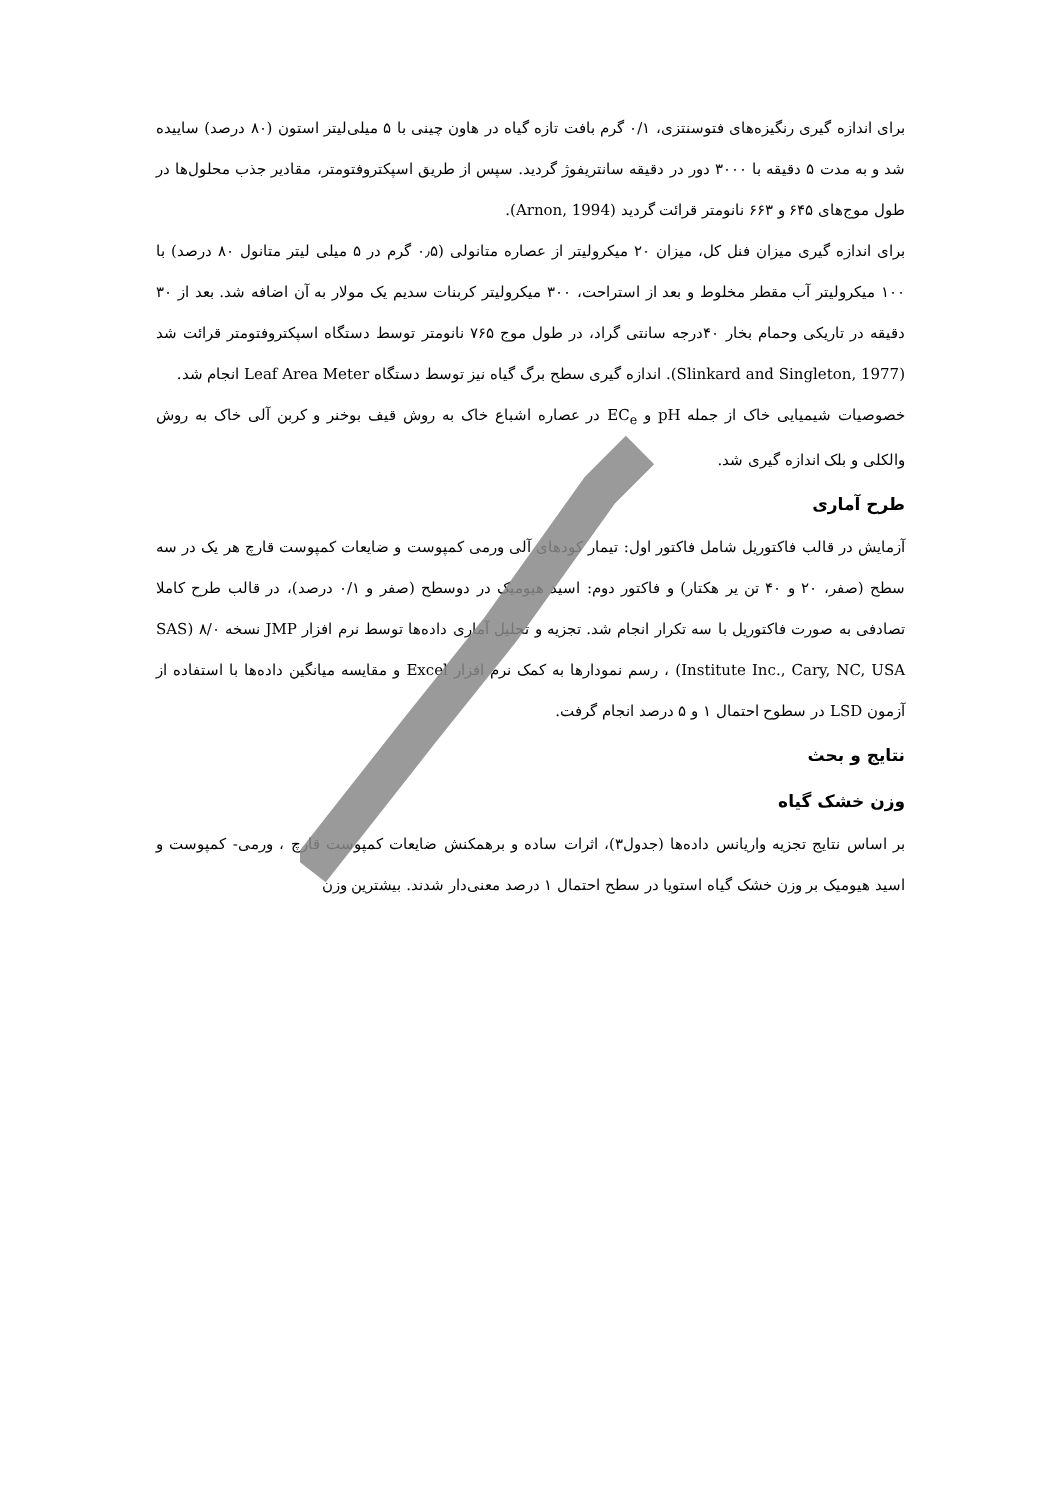برای اندازه گیری رنگیزه‌های فتوسنتزی، ۰/۱ گرم بافت تازه گیاه در هاون چینی با ۵ میلی‌لیتر استون (۸۰ درصد) ساییده شد و به مدت ۵ دقیقه با ۳۰۰۰ دور در دقیقه سانتریفوژ گردید. سپس از طریق اسپکتروفتومتر، مقادیر جذب محلول‌ها در طول موج‌های ۶۴۵ و ۶۶۳ نانومتر قرائت گردید (Arnon, 1994).
برای اندازه گیری میزان فنل کل، میزان ۲۰ میکرولیتر از عصاره متانولی (۰٫۵ گرم در ۵ میلی لیتر متانول ۸۰ درصد) با ۱۰۰ میکرولیتر آب مقطر مخلوط و بعد از استراحت، ۳۰۰ میکرولیتر کربنات سدیم یک مولار به آن اضافه شد. بعد از ۳۰ دقیقه در تاریکی وحمام بخار ۴۰درجه سانتی گراد، در طول موج ۷۶۵ نانومتر توسط دستگاه اسپکتروفتومتر قرائت شد (Slinkard and Singleton, 1977). اندازه گیری سطح برگ گیاه نیز توسط دستگاه Leaf Area Meter انجام شد.
خصوصیات شیمیایی خاک از جمله pH و EC<sub>e</sub> در عصاره اشباع خاک به روش قیف بوخنر و کربن آلی خاک به روش والکلی و بلک اندازه گیری شد.
طرح آماری
آزمایش در قالب فاکتوریل شامل فاکتور اول: تیمار کودهای آلی ورمی کمپوست و ضایعات کمپوست قارچ هر یک در سه سطح (صفر، ۲۰ و ۴۰ تن یر هکتار) و فاکتور دوم: اسید هیومیک در دوسطح (صفر و ۰/۱ درصد)، در قالب طرح کاملا تصادفی به صورت فاکتوریل با سه تکرار انجام شد. تجزیه و تحلیل آماری داده‌ها توسط نرم افزار JMP نسخه ۸/۰ (SAS Institute Inc., Cary, NC, USA) ، رسم نمودارها به کمک نرم افزار Excel و مقایسه میانگین داده‌ها با استفاده از آزمون LSD در سطوح احتمال ۱ و ۵ درصد انجام گرفت.
نتایج و بحث
وزن خشک گیاه
بر اساس نتایج تجزیه واریانس داده‌ها (جدول۳)، اثرات ساده و برهمکنش ضایعات کمپوست قارچ ، ورمی- کمپوست و اسید هیومیک بر وزن خشک گیاه استویا در سطح احتمال ۱ درصد معنی‌دار شدند. بیشترین وزن